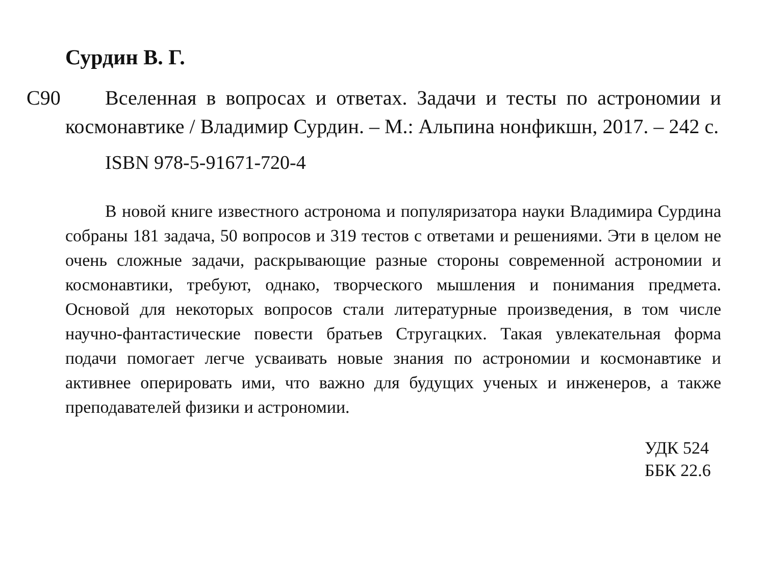Сурдин В. Г.
С90 Вселенная в вопросах и ответах. Задачи и тесты по астрономии и космонавтике / Владимир Сурдин. – М.: Альпина нонфикшн, 2017. – 242 с.
ISBN 978-5-91671-720-4
В новой книге известного астронома и популяризатора науки Владимира Сурдина собраны 181 задача, 50 вопросов и 319 тестов с ответами и решениями. Эти в целом не очень сложные задачи, раскрывающие разные стороны современной астрономии и космонавтики, требуют, однако, творческого мышления и понимания предмета. Основой для некоторых вопросов стали литературные произведения, в том числе научно-фантастические повести братьев Стругацких. Такая увлекательная форма подачи помогает легче усваивать новые знания по астрономии и космонавтике и активнее оперировать ими, что важно для будущих ученых и инженеров, а также преподавателей физики и астрономии.
УДК 524
ББК 22.6